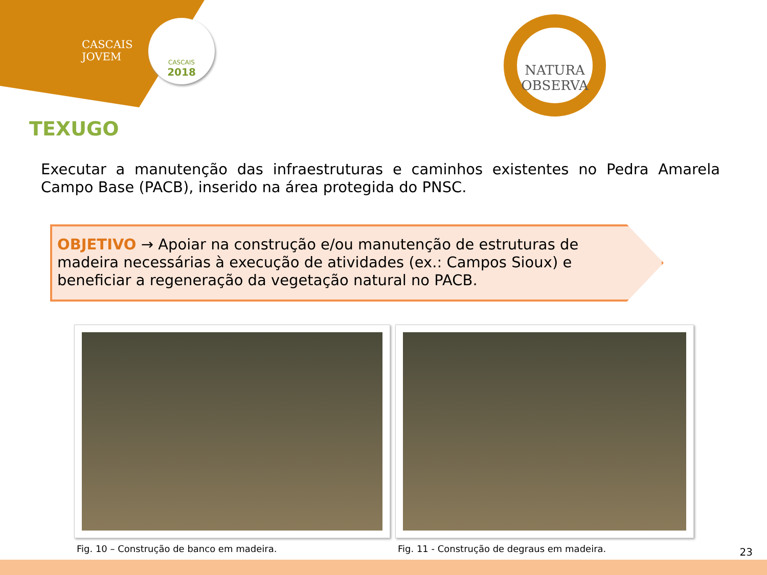CASCAIS
JOVEM
CASCAIS
2018
NATURA
OBSERVA
TEXUGO
Executar a manutenção das infraestruturas e caminhos existentes no Pedra Amarela Campo Base (PACB), inserido na área protegida do PNSC.
OBJETIVO → Apoiar na construção e/ou manutenção de estruturas de madeira necessárias à execução de atividades (ex.: Campos Sioux) e beneficiar a regeneração da vegetação natural no PACB.
Fig. 10 – Construção de banco em madeira.
Fig. 11 - Construção de degraus em madeira.
23